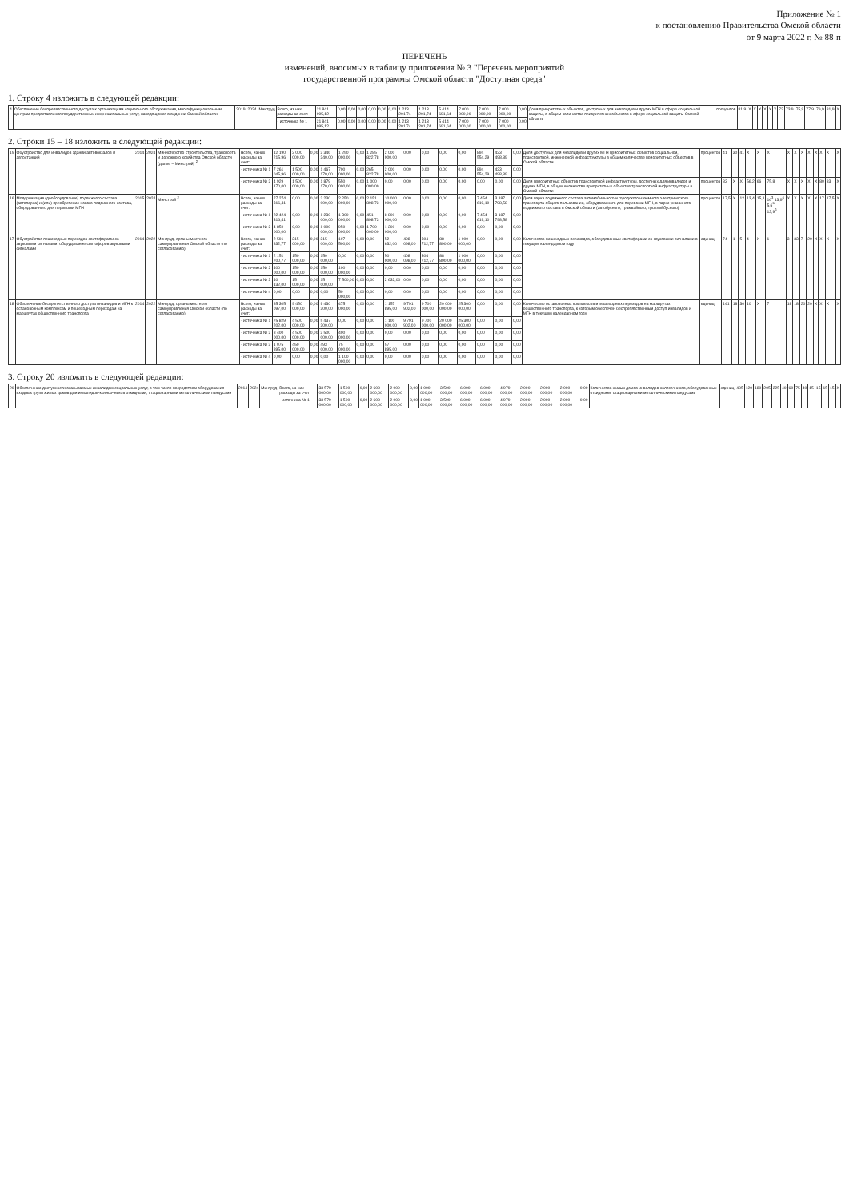Приложение № 1
к постановлению Правительства Омской области
от 9 марта 2022 г. № 88-п
ПЕРЕЧЕНЬ
изменений, вносимых в таблицу приложения № 3 "Перечень мероприятий
государственной программы Омской области "Доступная среда"
1. Строку 4 изложить в следующей редакции:
| 4 | Обеспечение беспрепятственного доступа к организациям социального обслуживания, многофункциональным центрам предоставления государственных и муниципальных услуг, находящимся в ведении Омской области | 2019 | 2024 | Минтруд | Всего, из них расходы за счет: | 21 841 095,12 | 0,00 | 0,00 | 0,00 | 0,00 | 0,00 | 0,00 | 1 213 201,74 | 1 213 201,74 | 5 414 691,64 | 7 000 000,00 | 7 000 000,00 | 7 000 000,00 | 0,00 | Доля приоритетных объектов, доступных для инвалидов и других МГН в сфере социальной защиты, в общем количестве приоритетных объектов в сфере социальной защиты Омской области | процентов | 81,9 | X | X | X | X | X | X | 72 | 73,9 | 75,9 | 77,9 | 79,9 | 81,9 | X |
| | | | | | - источника № 1 | 21 841 095,12 | 0,00 | 0,00 | 0,00 | 0,00 | 0,00 | 0,00 | 1 213 201,74 | 1 213 201,74 | 5 414 691,64 | 7 000 000,00 | 7 000 000,00 | 7 000 000,00 | 0,00 | | | | | | | | | | | | | | | | |
2. Строки 15 – 18 изложить в следующей редакции:
| 15 | Обустройство для инвалидов зданий автовокзалов и автостанций | 2014 | 2024 | Министерство строительства, транспорта и дорожного хозяйства Омской области (далее – Минстрой) <sup>2</sup> | Всего, из них расходы за счет: | 12 190 215,96 | 3 000 000,00 | 0,00 | 3 346 340,00 | 1 250 000,00 | 0,00 | 1 285 822,78 | 2 000 000,00 | 0,00 | 0,00 | 0,00 | 0,00 | 894 554,29 | 433 498,89 | 0,00 | Доля доступных для инвалидов и других МГН приоритетных объектов социальной, транспортной, инженерной инфраструктуры в общем количестве приоритетных объектов в Омской области | процентов | 41 | 30 | 41 | X | X | X | X | X | X | X | X | X | X | X |
| | | | | | - источника № 1 | 7 261 045,96 | 1 500 000,00 | 0,00 | 1 467 170,00 | 700 000,00 | 0,00 | 265 822,78 | 2 000 000,00 | 0,00 | 0,00 | 0,00 | 0,00 | 894 554,29 | 433 498,89 | 0,00 | | | | | | | | | | | | | | | | |
| | | | | | - источника № 2 | 4 929 170,00 | 1 500 000,00 | 0,00 | 1 879 170,00 | 550 000,00 | 0,00 | 1 000 000,00 | 0,00 | 0,00 | 0,00 | 0,00 | 0,00 | 0,00 | 0,00 | 0,00 | Доля приоритетных объектов транспортной инфраструктуры, доступных для инвалидов и других МГН, в общем количестве приоритетных объектов транспортной инфраструктуры в Омской области | процентов | 83 | X | X | 56,2 | 66 | 75,8 | X | X | X | X | X | 80 | 83 | X |
| 16 | Модернизация (дооборудование) подвижного состава (автопарка) и (или) приобретение нового подвижного состава, оборудованного для перевозки МГН | 2015 | 2024 | Минстрой <sup>2</sup> | Всего, из них расходы за счет: | 27 274 316,41 | 0,00 | 0,00 | 2 230 000,00 | 2 250 000,00 | 0,00 | 2 151 898,73 | 10 000 000,00 | 0,00 | 0,00 | 0,00 | 0,00 | 7 454 619,10 | 3 187 798,58 | 0,00 | Доля парка подвижного состава автомобильного и городского наземного электрического транспорта общего пользования, оборудованного для перевозки МГН, в парке указанного подвижного состава в Омской области (автобусного, трамвайного, троллейбусного) | процентов | 17,5 | X | 12 | 13,4 | 15,1 | 16<sup>3</sup> 13,9<sup>4</sup> 5,6<sup>5</sup> 12,9<sup>6</sup> | X | X | X | X | X | 17 | 17,5 | X |
| | | | | | - источника № 1 | 22 424 316,41 | 0,00 | 0,00 | 1 230 000,00 | 1 300 000,00 | 0,00 | 451 898,73 | 8 800 000,00 | 0,00 | 0,00 | 0,00 | 0,00 | 7 454 619,10 | 3 187 798,58 | 0,00 | | | | | | | | | | | | | | | | |
| | | | | | - источника № 2 | 4 850 000,00 | 0,00 | 0,00 | 1 000 000,00 | 950 000,00 | 0,00 | 1 700 000,00 | 1 200 000,00 | 0,00 | 0,00 | 0,00 | 0,00 | 0,00 | 0,00 | 0,00 | | | | | | | | | | | | | | | | |
| 17 | Обустройство пешеходных переходов светофорами со звуковыми сигналами, оборудование светофоров звуковыми сигналами | 2014 | 2022 | Минтруд, органы местного самоуправления Омской области (по согласованию) | Всего, из них расходы за счет: | 2 591 832,77 | 315 000,00 | 0,00 | 315 000,00 | 107 500,00 | 0,00 | 0,00 | 52 632,00 | 408 098,00 | 304 712,77 | 88 890,00 | 1 000 000,00 | 0,00 | 0,00 | 0,00 | Количество пешеходных переходов, оборудованных светофорами со звуковыми сигналами в текущем календарном году | единиц | 74 | 1 | 5 | 4 | X | 1 | 3 | 33 | 7 | 20 | X | X | X | X |
| | | | | | - источника № 1 | 2 151 700,77 | 150 000,00 | 0,00 | 150 000,00 | 0,00 | 0,00 | 0,00 | 50 000,00 | 408 098,00 | 304 712,77 | 88 890,00 | 1 000 000,00 | 0,00 | 0,00 | 0,00 | | | | | | | | | | | | | | | | |
| | | | | | - источника № 2 | 400 000,00 | 150 000,00 | 0,00 | 150 000,00 | 100 000,00 | 0,00 | 0,00 | 0,00 | 0,00 | 0,00 | 0,00 | 0,00 | 0,00 | 0,00 | 0,00 | | | | | | | | | | | | | | | | |
| | | | | | - источника № 3 | 40 132,00 | 15 000,00 | 0,00 | 15 000,00 | 7 500,00 | 0,00 | 0,00 | 2 632,00 | 0,00 | 0,00 | 0,00 | 0,00 | 0,00 | 0,00 | 0,00 | | | | | | | | | | | | | | | | |
| | | | | | - источника № 4 | 0,00 | 0,00 | 0,00 | 0,00 | 50 000,00 | 0,00 | 0,00 | 0,00 | 0,00 | 0,00 | 0,00 | 0,00 | 0,00 | 0,00 | 0,00 | | | | | | | | | | | | | | | | |
| 18 | Обеспечение беспрепятственного доступа инвалидов и МГН к остановочным комплексам и пешеходным переходам на маршрутах общественного транспорта | 2014 | 2022 | Минтруд, органы местного самоуправления Омской области (по согласованию) | Всего, из них расходы за счет: | 85 305 097,00 | 9 450 000,00 | 0,00 | 9 430 300,00 | 475 000,00 | 0,00 | 0,00 | 1 157 895,00 | 9 791 902,00 | 9 700 000,00 | 20 000 000,00 | 25 300 000,00 | 0,00 | 0,00 | 0,00 | Количество остановочных комплексов и пешеходных переходов на маршрутах общественного транспорта, к которым обеспечен беспрепятственный доступ инвалидов и МГН в текущем календарном году | единиц | 141 | 18 | 30 | 10 | X | 7 | 18 | 18 | 20 | 20 | X | X | X | X |
| | | | | | - источника № 1 | 75 829 202,00 | 4 500 000,00 | 0,00 | 5 437 300,00 | 0,00 | 0,00 | 0,00 | 1 100 000,00 | 9 791 902,00 | 9 700 000,00 | 20 000 000,00 | 25 300 000,00 | 0,00 | 0,00 | 0,00 | | | | | | | | | | | | | | | | |
| | | | | | - источника № 2 | 8 400 000,00 | 4 500 000,00 | 0,00 | 3 500 000,00 | 400 000,00 | 0,00 | 0,00 | 0,00 | 0,00 | 0,00 | 0,00 | 0,00 | 0,00 | 0,00 | 0,00 | | | | | | | | | | | | | | | | |
| | | | | | - источника № 3 | 1 075 895,00 | 450 000,00 | 0,00 | 493 000,00 | 75 000,00 | 0,00 | 0,00 | 57 895,00 | 0,00 | 0,00 | 0,00 | 0,00 | 0,00 | 0,00 | 0,00 | | | | | | | | | | | | | | | | |
| | | | | | - источника № 4 | 0,00 | 0,00 | 0,00 | 0,00 | 1 100 000,00 | 0,00 | 0,00 | 0,00 | 0,00 | 0,00 | 0,00 | 0,00 | 0,00 | 0,00 | 0,00 | | | | | | | | | | | | | | | | |
3. Строку 20 изложить в следующей редакции:
| 20 | Обеспечение доступности оказываемых инвалидам социальных услуг, в том числе посредством оборудования входных групп жилых домов для инвалидов-колясочников откидными, стационарными металлическими пандусами | 2014 | 2024 | Минтруд | Всего, из них расходы за счет: | 33 579 000,00 | 1 500 000,00 | 0,00 | 2 600 000,00 | 2 000 000,00 | 0,00 | 1 000 000,00 | 3 500 000,00 | 6 000 000,00 | 6 000 000,00 | 4 979 000,00 | 2 000 000,00 | 2 000 000,00 | 2 000 000,00 | 0,00 | Количество жилых домов инвалидов-колясочников, оборудованных откидными, стационарными металлическими пандусами | единиц | 485 | 120 | 180 | 205 | 225 | 40 | 60 | 75 | 40 | 15 | 15 | 15 | 15 | X |
| | | | | | - источника № 1 | 33 579 000,00 | 1 500 000,00 | 0,00 | 2 600 000,00 | 2 000 000,00 | 0,00 | 1 000 000,00 | 3 500 000,00 | 6 000 000,00 | 6 000 000,00 | 4 979 000,00 | 2 000 000,00 | 2 000 000,00 | 2 000 000,00 | 0,00 | | | | | | | | | | | | | | | | |